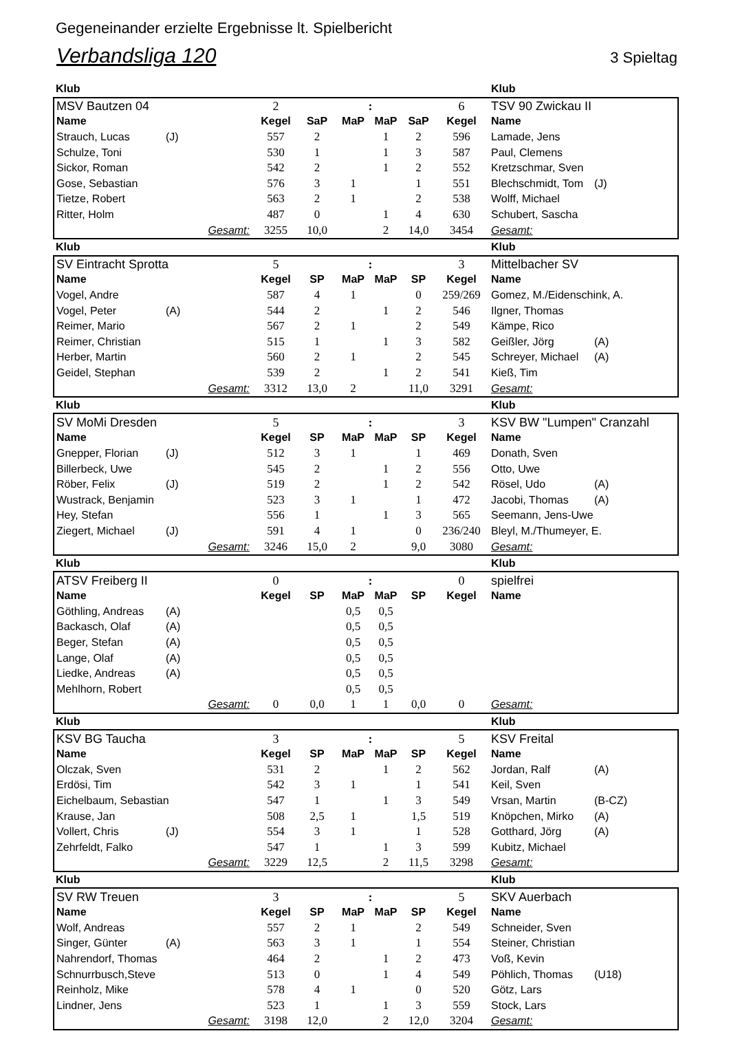Gegeneinander erzielte Ergebnisse lt. Spielbericht
Verbandsliga 120 3 Spieltag
| Klub | | | | | | | | | Klub | |
| --- | --- | --- | --- | --- | --- | --- | --- | --- | --- | --- |
| MSV Bautzen 04 | | | 2 | | : | | | 6 | TSV 90 Zwickau II | |
| Name | | | Kegel | SaP | MaP | MaP | SaP | Kegel | Name | |
| Strauch, Lucas | (J) | | 557 | 2 | | 1 | 2 | 596 | Lamade, Jens | |
| Schulze, Toni | | | 530 | 1 | | 1 | 3 | 587 | Paul, Clemens | |
| Sickor, Roman | | | 542 | 2 | | 1 | 2 | 552 | Kretzschmar, Sven | |
| Gose, Sebastian | | | 576 | 3 | 1 | | 1 | 551 | Blechschmidt, Tom | (J) |
| Tietze, Robert | | | 563 | 2 | 1 | | 2 | 538 | Wolff, Michael | |
| Ritter, Holm | | | 487 | 0 | | 1 | 4 | 630 | Schubert, Sascha | |
| Gesamt: | | | 3255 | 10,0 | | 2 | 14,0 | 3454 | Gesamt: | |
| Klub | | | | | | | | | Klub | |
| SV Eintracht Sprotta | | | 5 | | : | | | 3 | Mittelbacher SV | |
| Name | | | Kegel | SP | MaP | MaP | SP | Kegel | Name | |
| Vogel, Andre | | | 587 | 4 | 1 | | 0 | 259/269 | Gomez, M./Eidenschink, A. | |
| Vogel, Peter | (A) | | 544 | 2 | | 1 | 2 | 546 | Ilgner, Thomas | |
| Reimer, Mario | | | 567 | 2 | 1 | | 2 | 549 | Kämpe, Rico | |
| Reimer, Christian | | | 515 | 1 | | 1 | 3 | 582 | Geißler, Jörg | (A) |
| Herber, Martin | | | 560 | 2 | 1 | | 2 | 545 | Schreyer, Michael | (A) |
| Geidel, Stephan | | | 539 | 2 | | 1 | 2 | 541 | Kieß, Tim | |
| Gesamt: | | | 3312 | 13,0 | 2 | | 11,0 | 3291 | Gesamt: | |
| Klub | | | | | | | | | Klub | |
| SV MoMi Dresden | | | 5 | | : | | | 3 | KSV BW "Lumpen" Cranzahl | |
| Name | | | Kegel | SP | MaP | MaP | SP | Kegel | Name | |
| Gnepper, Florian | (J) | | 512 | 3 | 1 | | 1 | 469 | Donath, Sven | |
| Billerbeck, Uwe | | | 545 | 2 | | 1 | 2 | 556 | Otto, Uwe | |
| Röber, Felix | (J) | | 519 | 2 | | 1 | 2 | 542 | Rösel, Udo | (A) |
| Wustrack, Benjamin | | | 523 | 3 | 1 | | 1 | 472 | Jacobi, Thomas | (A) |
| Hey, Stefan | | | 556 | 1 | | 1 | 3 | 565 | Seemann, Jens-Uwe | |
| Ziegert, Michael | (J) | | 591 | 4 | 1 | | 0 | 236/240 | Bleyl, M./Thumeyer, E. | |
| Gesamt: | | | 3246 | 15,0 | 2 | | 9,0 | 3080 | Gesamt: | |
| Klub | | | | | | | | | Klub | |
| ATSV Freiberg II | | | 0 | | : | | | 0 | spielfrei | |
| Name | | | Kegel | SP | MaP | MaP | SP | Kegel | Name | |
| Göthling, Andreas | (A) | | | | 0,5 | 0,5 | | | | |
| Backasch, Olaf | (A) | | | | 0,5 | 0,5 | | | | |
| Beger, Stefan | (A) | | | | 0,5 | 0,5 | | | | |
| Lange, Olaf | (A) | | | | 0,5 | 0,5 | | | | |
| Liedke, Andreas | (A) | | | | 0,5 | 0,5 | | | | |
| Mehlhorn, Robert | | | | | 0,5 | 0,5 | | | | |
| Gesamt: | | | 0 | 0,0 | 1 | 1 | 0,0 | 0 | Gesamt: | |
| Klub | | | | | | | | | Klub | |
| KSV BG Taucha | | | 3 | | : | | | 5 | KSV Freital | |
| Name | | | Kegel | SP | MaP | MaP | SP | Kegel | Name | |
| Olczak, Sven | | | 531 | 2 | | 1 | 2 | 562 | Jordan, Ralf | (A) |
| Erdösi, Tim | | | 542 | 3 | 1 | | 1 | 541 | Keil, Sven | |
| Eichelbaum, Sebastian | | | 547 | 1 | | 1 | 3 | 549 | Vrsan, Martin | (B-CZ) |
| Krause, Jan | | | 508 | 2,5 | 1 | | 1,5 | 519 | Knöpchen, Mirko | (A) |
| Vollert, Chris | (J) | | 554 | 3 | 1 | | 1 | 528 | Gotthard, Jörg | (A) |
| Zehrfeldt, Falko | | | 547 | 1 | | 1 | 3 | 599 | Kubitz, Michael | |
| Gesamt: | | | 3229 | 12,5 | | 2 | 11,5 | 3298 | Gesamt: | |
| Klub | | | | | | | | | Klub | |
| SV RW Treuen | | | 3 | | : | | | 5 | SKV Auerbach | |
| Name | | | Kegel | SP | MaP | MaP | SP | Kegel | Name | |
| Wolf, Andreas | | | 557 | 2 | 1 | | 2 | 549 | Schneider, Sven | |
| Singer, Günter | (A) | | 563 | 3 | 1 | | 1 | 554 | Steiner, Christian | |
| Nahrendorf, Thomas | | | 464 | 2 | | 1 | 2 | 473 | Voß, Kevin | |
| Schnurrbusch,Steve | | | 513 | 0 | | 1 | 4 | 549 | Pöhlich, Thomas | (U18) |
| Reinholz, Mike | | | 578 | 4 | 1 | | 0 | 520 | Götz, Lars | |
| Lindner, Jens | | | 523 | 1 | | 1 | 3 | 559 | Stock, Lars | |
| Gesamt: | | | 3198 | 12,0 | | 2 | 12,0 | 3204 | Gesamt: | |